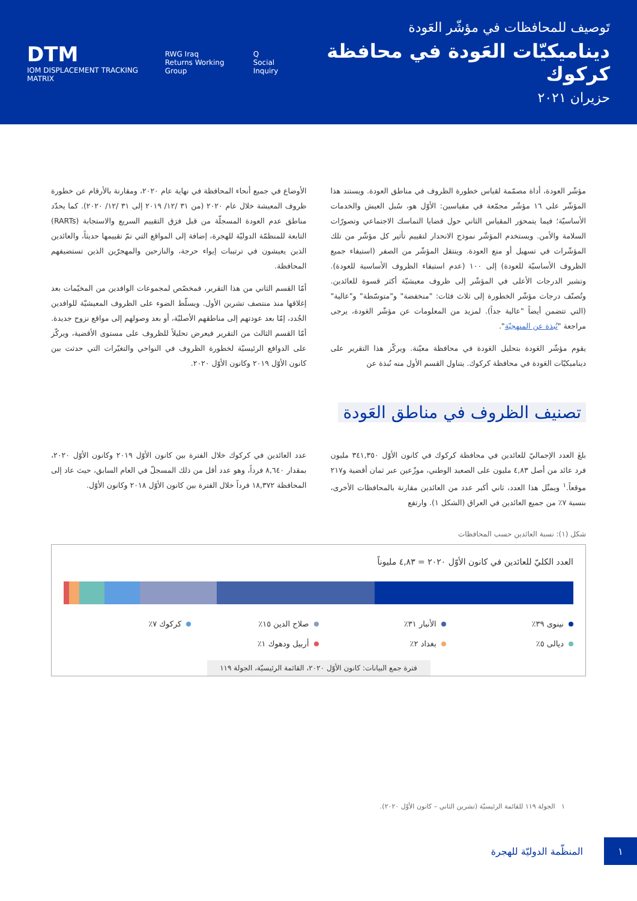DTM
IOM DISPLACEMENT TRACKING MATRIX
RWG Iraq
Returns Working Group
Q
Social Inquiry
تَوصيف للمحافظات في مؤشّر العَودة
ديناميكيّات العَودة في محافظة كركوك
حزيران ٢٠٢١
مؤشّر العودة، أداة مصمّمة لقياس خطورة الظروف في مناطق العودة. ويستند هذا المؤشّر على ١٦ مؤشّر مجمّعة في مقياسين: الأوّل هو، سُبل العيش والخدمات الأساسيّة؛ فيما يتمحوَر المقياس الثاني حول قضايا التماسك الاجتماعي وتصورّات السلامة والأمن. ويستخدم المؤشّر نموذج الانحدار لتقييم تأثير كل مؤشّر من تلك المؤشّرات في تسهيل أو منع العودة. وينتقل المؤشّر من الصفر (استيفاء جميع الظروف الأساسيّة للعودة) إلى ١٠٠ (عدم استيفاء الظروف الأساسية للعودة). وتشير الدرجات الأعلى في المؤشّر إلى ظروف معيشيّة أكثر قسوة للعائدين. وتُصنّف درجات مؤشّر الخطورة إلى ثلاث فئات: "منخفضة" و"متوسّطة" و"عالية" (التي تتضمن أيضاً "عالية جداً). لمزيد من المعلومات عن مؤشّر العَودة، يرجى مراجعة "نُبذة عن المنهجيّة".
يقوم مؤشّر العَودة بتحليل العَودة في محافظة معيّنة. ويركّز هذا التقرير على ديناميكيّات العَودة في محافظة كركوك. يتناول القسم الأول منه نُبذة عن
الأوضاع في جميع أنحاء المحافظة في نهاية عام ٢٠٢٠، ومقارنة بالأرقام عن خطورة ظروف المعيشة خلال عام ٢٠٢٠ (من ٣١ /١٢/ ٢٠١٩ إلى ٣١ /١٢/ ٢٠٢٠). كما يحدّد مناطق عدم العودة المسجلّة من قبل فرَق التقييم السريع والاستجابة (RARTs) التابعة للمنظمّة الدوليّة للهجرة، إضافة إلى المواقع التي تمّ تقييمها حديثاً، والعائدين الذين يعيشون في ترتيبات إيواء حرجة، والنازحين والمهجرّين الذين تستضيفهم المحافظة.
أمّا القسم الثاني من هذا التقرير، فمخصّص لمجموعات الوافدين من المخيّمات بعد إغلاقها منذ منتصف تشرين الأول. ويسلّط الضوء على الظروف المعيشيّة للوافدين الجُدد، إمّا بعد عودتهم إلى مناطقهم الأصليّة، أو بعد وصولهم إلى مواقع نزوح جديدة. أمّا القسم الثالث من التقرير فيعرض تحليلاً للظروف على مستوى الأقضية، ويركّز على الدوافع الرئيسيّة لخطورة الظروف في النواحي والتغيّرات التي حدثت بين كانون الأوّل ٢٠١٩ وكانون الأوّل ٢٠٢٠.
تصنيف الظروف في مناطق العَودة
بلغَ العدد الإجماليّ للعائدين في محافظة كركوك في كانون الأوّل ٣٤١,٣٥٠ مليون فرد عائد من أصل ٤,٨٣ مليون على الصعيد الوطني، موزّعين عبر ثمان أقضية و٢١٧ موقعاً.<sup>١</sup> ويمثّل هذا العدد، ثاني أكبر عدد من العائدين مقارنة بالمحافظات الأخرى، بنسبة ٧٪ من جميع العائدين في العراق (الشكل ١). وارتفع
عدد العائدين في كركوك خلال الفترة بين كانون الأوّل ٢٠١٩ وكانون الأوّل ٢٠٢٠، بمقدار ٨,٦٤٠ فرداً، وهو عدد أقل من ذلك المسجلّ في العام السابق، حيث عاد إلى المحافظة ١٨,٣٧٢ فرداً خلال الفترة بين كانون الأوّل ٢٠١٨ وكانون الأوّل.
شكل (١): نسبة العائدين حسب المحافظات
العدد الكليّ للعائدين في كانون الأوّل ٢٠٢٠ = ٤,٨٣ مليوناً
نينوى ٣٩٪
الأنبار ٣١٪
صلاح الدين ١٥٪
كركوك ٧٪
ديالى ٥٪
بغداد ٢٪
أربيل ودهوك ١٪
فترة جمع البيانات: كانون الأوّل ٢٠٢٠، القائمة الرئيسيّة، الجولة ١١٩
١ الجولة ١١٩ للقائمة الرئيسيّة (تشرين الثاني – كانون الأوّل ٢٠٢٠).
١
المنظّمة الدوليّة للهجرة